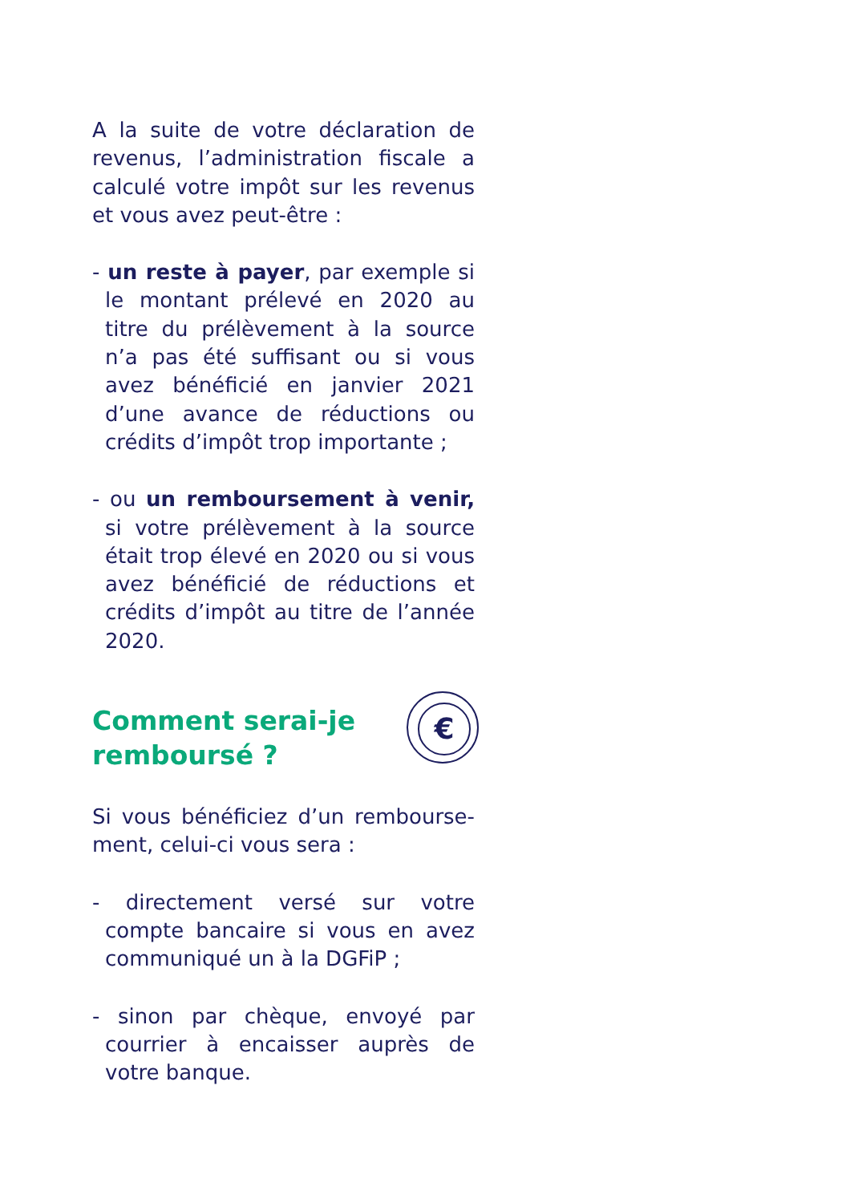A la suite de votre déclaration de revenus, l’administration fiscale a calculé votre impôt sur les revenus et vous avez peut-être :
- un reste à payer, par exemple si le montant prélevé en 2020 au titre du prélèvement à la source n’a pas été suffisant ou si vous avez bénéficié en janvier 2021 d’une avance de réductions ou crédits d’impôt trop importante ;
- ou un remboursement à venir, si votre prélèvement à la source était trop élevé en 2020 ou si vous avez bénéficié de réductions et crédits d’impôt au titre de l’année 2020.
Comment serai-je remboursé ?
Si vous bénéficiez d’un rembourse-ment, celui-ci vous sera :
- directement versé sur votre compte bancaire si vous en avez communiqué un à la DGFiP ;
- sinon par chèque, envoyé par courrier à encaisser auprès de votre banque.
€